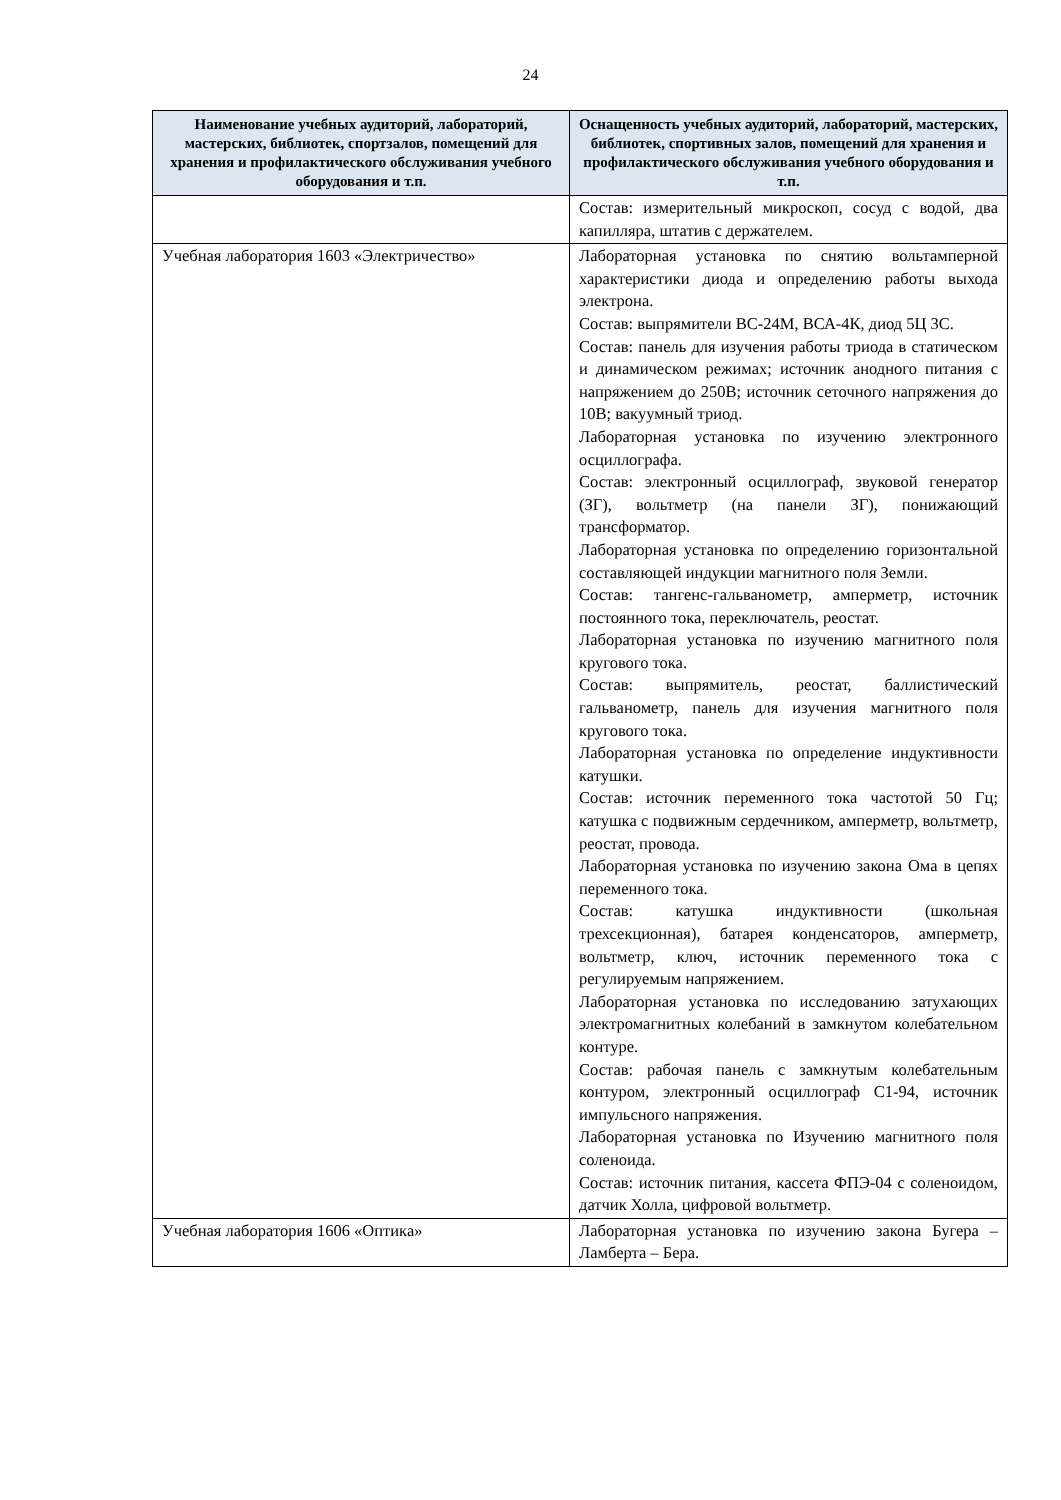24
| Наименование учебных аудиторий, лабораторий, мастерских, библиотек, спортзалов, помещений для хранения и профилактического обслуживания учебного оборудования и т.п. | Оснащенность учебных аудиторий, лабораторий, мастерских, библиотек, спортивных залов, помещений для хранения и профилактического обслуживания учебного оборудования и т.п. |
| --- | --- |
| | Состав: измерительный микроскоп, сосуд с водой, два капилляра, штатив с держателем. |
| Учебная лаборатория 1603 «Электричество» | Лабораторная установка по снятию вольтамперной характеристики диода и определению работы выхода электрона. Состав: выпрямители ВС-24М, ВСА-4К, диод 5Ц 3С. Состав: панель для изучения работы триода в статическом и динамическом режимах; источник анодного питания с напряжением до 250В; источник сеточного напряжения до 10В; вакуумный триод. Лабораторная установка по изучению электронного осциллографа. Состав: электронный осциллограф, звуковой генератор (ЗГ), вольтметр (на панели ЗГ), понижающий трансформатор. Лабораторная установка по определению горизонтальной составляющей индукции магнитного поля Земли. Состав: тангенс-гальванометр, амперметр, источник постоянного тока, переключатель, реостат. Лабораторная установка по изучению магнитного поля кругового тока. Состав: выпрямитель, реостат, баллистический гальванометр, панель для изучения магнитного поля кругового тока. Лабораторная установка по определение индуктивности катушки. Состав: источник переменного тока частотой 50 Гц; катушка с подвижным сердечником, амперметр, вольтметр, реостат, провода. Лабораторная установка по изучению закона Ома в цепях переменного тока. Состав: катушка индуктивности (школьная трехсекционная), батарея конденсаторов, амперметр, вольтметр, ключ, источник переменного тока с регулируемым напряжением. Лабораторная установка по исследованию затухающих электромагнитных колебаний в замкнутом колебательном контуре. Состав: рабочая панель с замкнутым колебательным контуром, электронный осциллограф С1-94, источник импульсного напряжения. Лабораторная установка по Изучению магнитного поля соленоида. Состав: источник питания, кассета ФПЭ-04 с соленоидом, датчик Холла, цифровой вольтметр. |
| Учебная лаборатория 1606 «Оптика» | Лабораторная установка по изучению закона Бугера – Ламберта – Бера. |